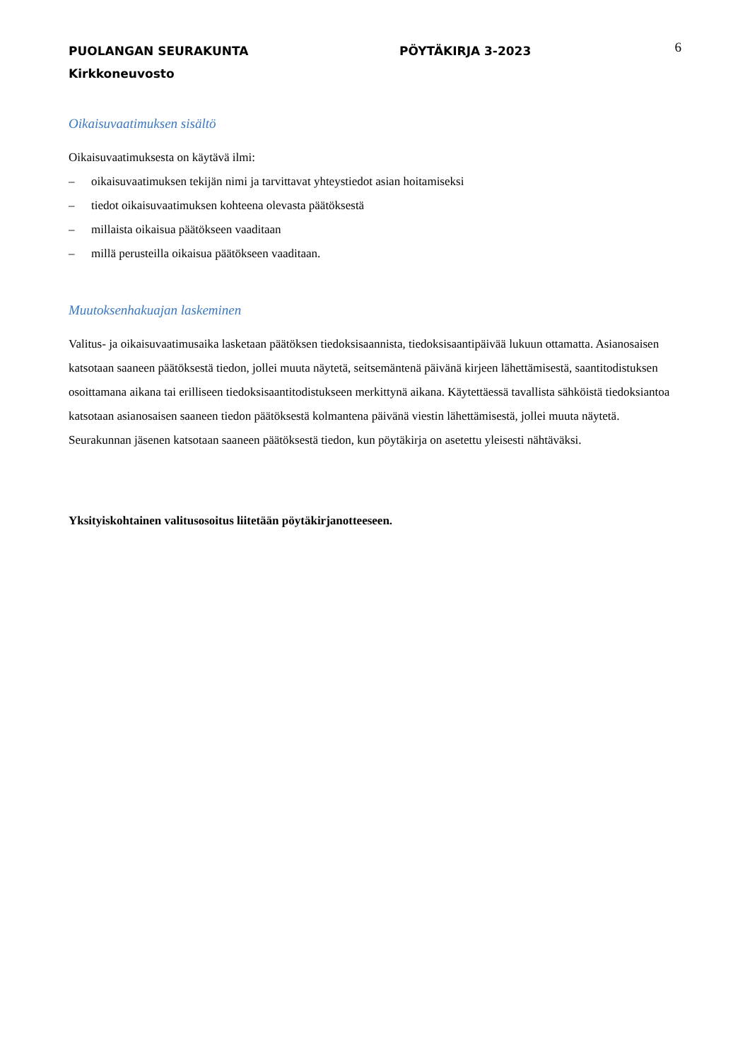PUOLANGAN SEURAKUNTA PÖYTÄKIRJA 3-2023
6
Kirkkoneuvosto
Oikaisuvaatimuksen sisältö
Oikaisuvaatimuksesta on käytävä ilmi:
– oikaisuvaatimuksen tekijän nimi ja tarvittavat yhteystiedot asian hoitamiseksi
– tiedot oikaisuvaatimuksen kohteena olevasta päätöksestä
– millaista oikaisua päätökseen vaaditaan
– millä perusteilla oikaisua päätökseen vaaditaan.
Muutoksenhakuajan laskeminen
Valitus- ja oikaisuvaatimusaika lasketaan päätöksen tiedoksisaannista, tiedoksisaantipäivää lukuun ottamatta. Asianosaisen katsotaan saaneen päätöksestä tiedon, jollei muuta näytetä, seitsemäntenä päivänä kirjeen lähettämisestä, saantitodistuksen osoittamana aikana tai erilliseen tiedoksisaantitodistukseen merkittynä aikana. Käytettäessä tavallista sähköistä tiedoksiantoa katsotaan asianosaisen saaneen tiedon päätöksestä kolmantena päivänä viestin lähettämisestä, jollei muuta näytetä. Seurakunnan jäsenen katsotaan saaneen päätöksestä tiedon, kun pöytäkirja on asetettu yleisesti nähtäväksi.
Yksityiskohtainen valitusosoitus liitetään pöytäkirjanotteeseen.